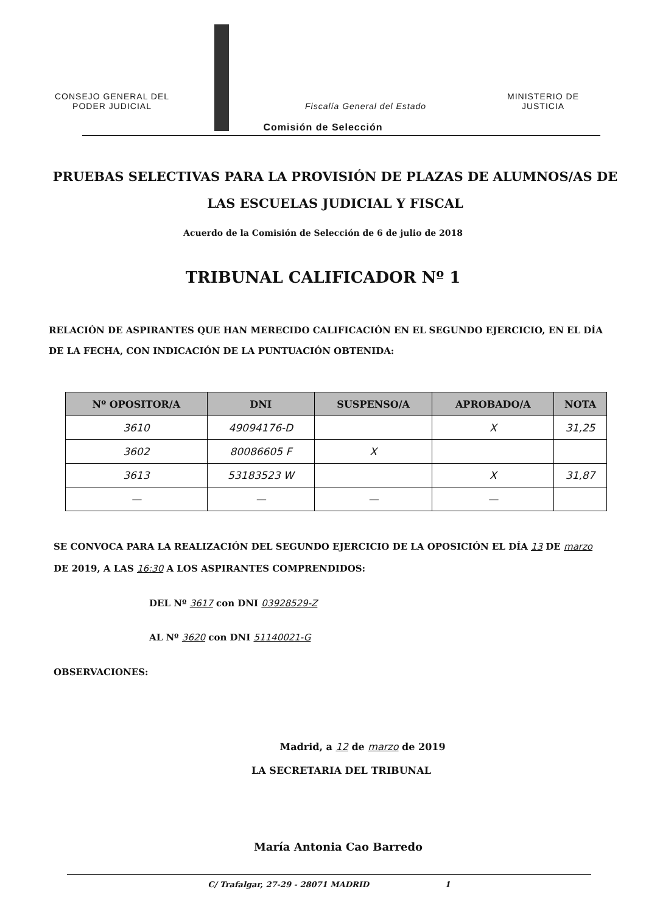CONSEJO GENERAL DEL
PODER JUDICIAL
Fiscalía General del Estado
MINISTERIO DE
JUSTICIA
Comisión de Selección
PRUEBAS SELECTIVAS PARA LA PROVISIÓN DE PLAZAS DE ALUMNOS/AS DE LAS ESCUELAS JUDICIAL Y FISCAL
Acuerdo de la Comisión de Selección de 6 de julio de 2018
TRIBUNAL CALIFICADOR Nº 1
RELACIÓN DE ASPIRANTES QUE HAN MERECIDO CALIFICACIÓN EN EL SEGUNDO EJERCICIO, EN EL DÍA DE LA FECHA, CON INDICACIÓN DE LA PUNTUACIÓN OBTENIDA:
| Nº OPOSITOR/A | DNI | SUSPENSO/A | APROBADO/A | NOTA |
| --- | --- | --- | --- | --- |
| 3610 | 49094176-D | | X | 31,25 |
| 3602 | 80086605 F | X | | |
| 3613 | 53183523 W | | X | 31,87 |
| — | — | — | — | |
SE CONVOCA PARA LA REALIZACIÓN DEL SEGUNDO EJERCICIO DE LA OPOSICIÓN EL DÍA 13 DE marzo DE 2019, A LAS 16:30 A LOS ASPIRANTES COMPRENDIDOS:
DEL Nº 3617 con DNI 03928529-Z
AL Nº 3620 con DNI 51140021-G
OBSERVACIONES:
Madrid, a 12 de marzo de 2019
LA SECRETARIA DEL TRIBUNAL
María Antonia Cao Barredo
C/ Trafalgar, 27-29 - 28071 MADRID 1